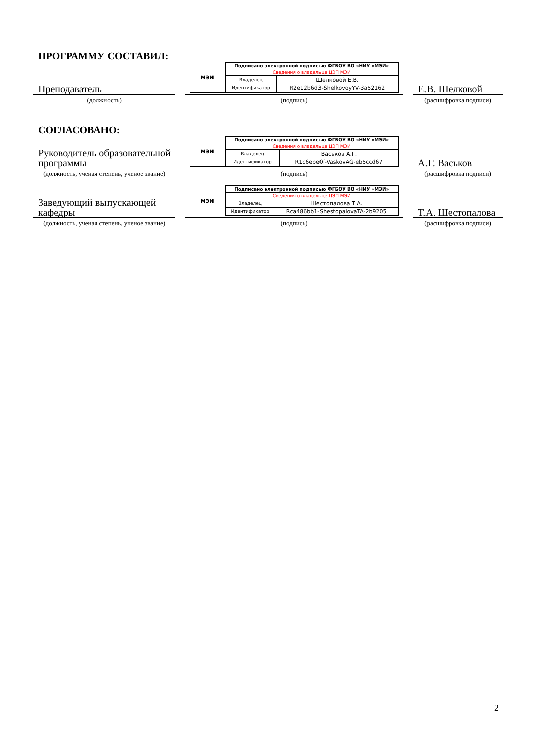ПРОГРАММУ СОСТАВИЛ:
Преподаватель
(должность)
МЭИ
| Подписано электронной подписью ФГБОУ ВО «НИУ «МЭИ» | |
| Сведения о владельце ЦЭП МЭИ | |
| Владелец | Шелковой Е.В. |
| Идентификатор | R2e12b6d3-ShelkovoyYV-3a52162 |
(подпись)
Е.В. Шелковой
(расшифровка подписи)
СОГЛАСОВАНО:
Руководитель образовательной программы
(должность, ученая степень, ученое звание)
МЭИ
| Подписано электронной подписью ФГБОУ ВО «НИУ «МЭИ» | |
| Сведения о владельце ЦЭП МЭИ | |
| Владелец | Васьков А.Г. |
| Идентификатор | R1c6ebe0f-VaskovAG-eb5ccd67 |
(подпись)
А.Г. Васьков
(расшифровка подписи)
Заведующий выпускающей кафедры
(должность, ученая степень, ученое звание)
МЭИ
| Подписано электронной подписью ФГБОУ ВО «НИУ «МЭИ» | |
| Сведения о владельце ЦЭП МЭИ | |
| Владелец | Шестопалова Т.А. |
| Идентификатор | Rca486bb1-ShestopalovaTA-2b9205 |
(подпись)
Т.А. Шестопалова
(расшифровка подписи)
2